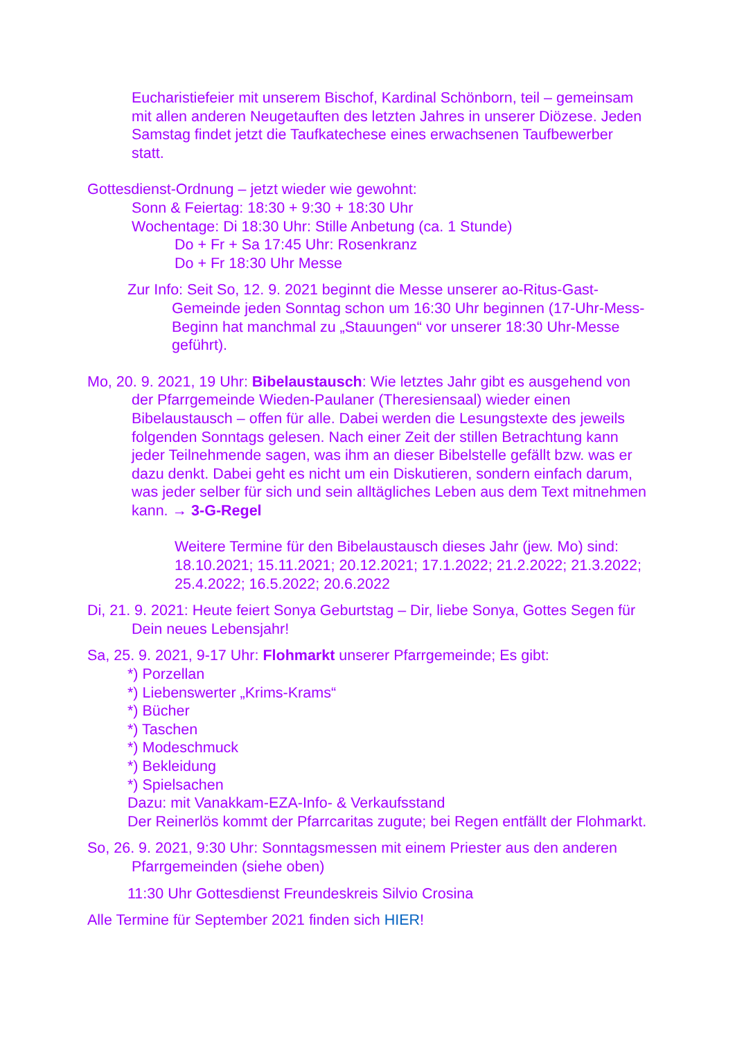Eucharistiefeier mit unserem Bischof, Kardinal Schönborn, teil – gemeinsam mit allen anderen Neugetauften des letzten Jahres in unserer Diözese. Jeden Samstag findet jetzt die Taufkatechese eines erwachsenen Taufbewerber statt.
Gottesdienst-Ordnung – jetzt wieder wie gewohnt:
Sonn & Feiertag: 18:30 + 9:30 + 18:30 Uhr
Wochentage: Di 18:30 Uhr: Stille Anbetung (ca. 1 Stunde)
Do + Fr + Sa 17:45 Uhr: Rosenkranz
Do + Fr 18:30 Uhr Messe
Zur Info: Seit So, 12. 9. 2021 beginnt die Messe unserer ao-Ritus-Gast-Gemeinde jeden Sonntag schon um 16:30 Uhr beginnen (17-Uhr-Mess-Beginn hat manchmal zu „Stauungen“ vor unserer 18:30 Uhr-Messe geführt).
Mo, 20. 9. 2021, 19 Uhr: Bibelaustausch: Wie letztes Jahr gibt es ausgehend von der Pfarrgemeinde Wieden-Paulaner (Theresiensaal) wieder einen Bibelaustausch – offen für alle. Dabei werden die Lesungstexte des jeweils folgenden Sonntags gelesen. Nach einer Zeit der stillen Betrachtung kann jeder Teilnehmende sagen, was ihm an dieser Bibelstelle gefällt bzw. was er dazu denkt. Dabei geht es nicht um ein Diskutieren, sondern einfach darum, was jeder selber für sich und sein alltägliches Leben aus dem Text mitnehmen kann. → 3-G-Regel
Weitere Termine für den Bibelaustausch dieses Jahr (jew. Mo) sind: 18.10.2021; 15.11.2021; 20.12.2021; 17.1.2022; 21.2.2022; 21.3.2022; 25.4.2022; 16.5.2022; 20.6.2022
Di, 21. 9. 2021: Heute feiert Sonya Geburtstag – Dir, liebe Sonya, Gottes Segen für Dein neues Lebensjahr!
Sa, 25. 9. 2021, 9-17 Uhr: Flohmarkt unserer Pfarrgemeinde; Es gibt:
*) Porzellan
*) Liebenswerter „Krims-Krams“
*) Bücher
*) Taschen
*) Modeschmuck
*) Bekleidung
*) Spielsachen
Dazu: mit Vanakkam-EZA-Info- & Verkaufsstand
Der Reinerlös kommt der Pfarrcaritas zugute; bei Regen entfällt der Flohmarkt.
So, 26. 9. 2021, 9:30 Uhr: Sonntagsmessen mit einem Priester aus den anderen Pfarrgemeinden (siehe oben)
11:30 Uhr Gottesdienst Freundeskreis Silvio Crosina
Alle Termine für September 2021 finden sich HIER!